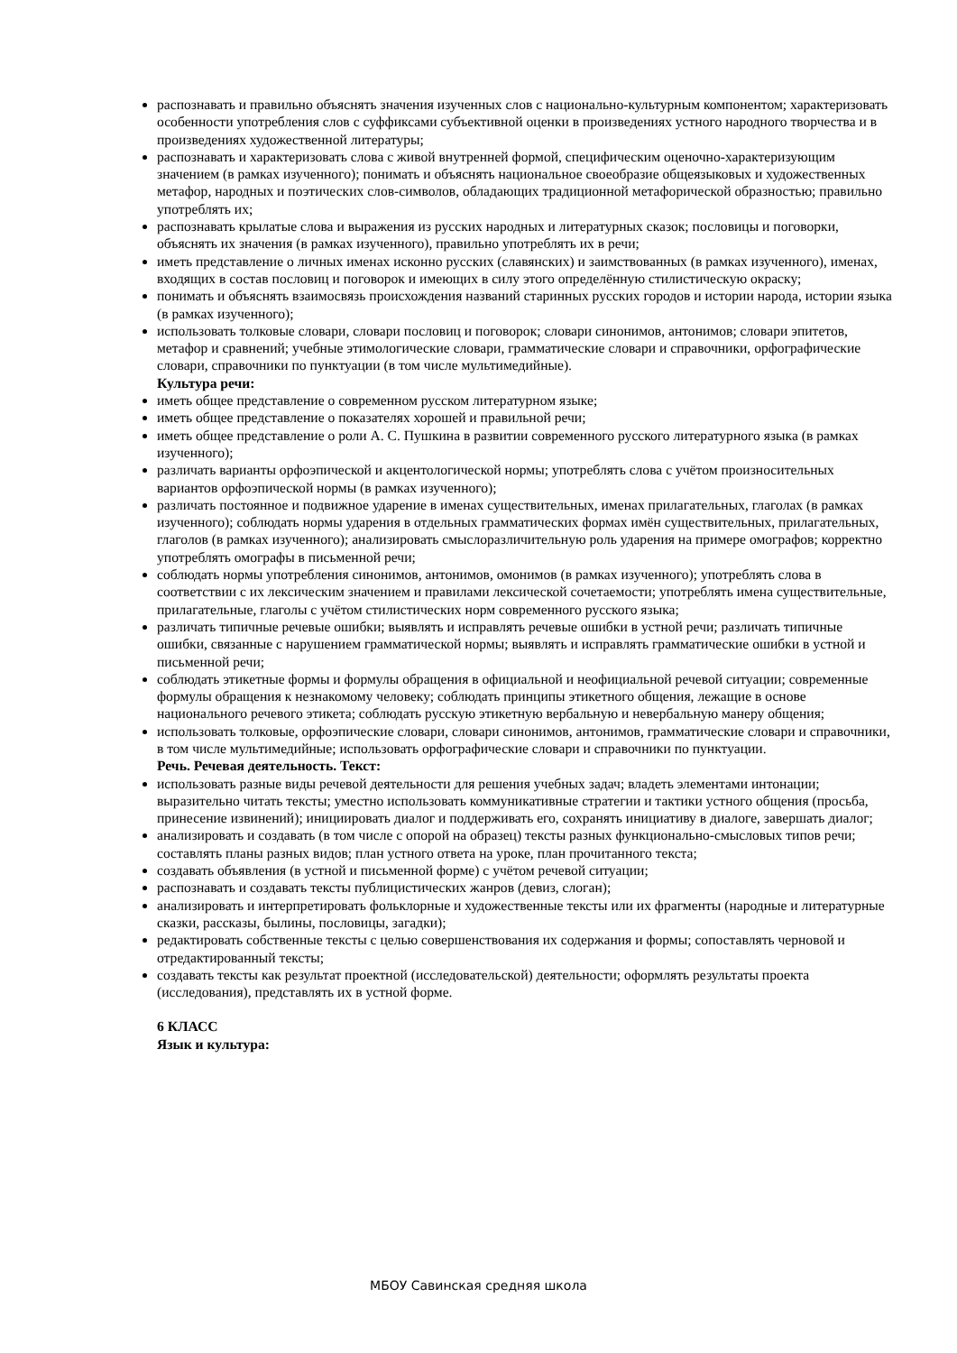распознавать и правильно объяснять значения изученных слов с национально-культурным компонентом; характеризовать особенности употребления слов с суффиксами субъективной оценки в произведениях устного народного творчества и в произведениях художественной литературы;
распознавать и характеризовать слова с живой внутренней формой, специфическим оценочно-характеризующим значением (в рамках изученного); понимать и объяснять национальное своеобразие общеязыковых и художественных метафор, народных и поэтических слов-символов, обладающих традиционной метафорической образностью; правильно употреблять их;
распознавать крылатые слова и выражения из русских народных и литературных сказок; пословицы и поговорки, объяснять их значения (в рамках изученного), правильно употреблять их в речи;
иметь представление о личных именах исконно русских (славянских) и заимствованных (в рамках изученного), именах, входящих в состав пословиц и поговорок и имеющих в силу этого определённую стилистическую окраску;
понимать и объяснять взаимосвязь происхождения названий старинных русских городов и истории народа, истории языка (в рамках изученного);
использовать толковые словари, словари пословиц и поговорок; словари синонимов, антонимов; словари эпитетов, метафор и сравнений; учебные этимологические словари, грамматические словари и справочники, орфографические словари, справочники по пунктуации (в том числе мультимедийные).
Культура речи:
иметь общее представление о современном русском литературном языке;
иметь общее представление о показателях хорошей и правильной речи;
иметь общее представление о роли А. С. Пушкина в развитии современного русского литературного языка (в рамках изученного);
различать варианты орфоэпической и акцентологической нормы; употреблять слова с учётом произносительных вариантов орфоэпической нормы (в рамках изученного);
различать постоянное и подвижное ударение в именах существительных, именах прилагательных, глаголах (в рамках изученного); соблюдать нормы ударения в отдельных грамматических формах имён существительных, прилагательных, глаголов (в рамках изученного); анализировать смыслоразличительную роль ударения на примере омографов; корректно употреблять омографы в письменной речи;
соблюдать нормы употребления синонимов, антонимов, омонимов (в рамках изученного); употреблять слова в соответствии с их лексическим значением и правилами лексической сочетаемости; употреблять имена существительные, прилагательные, глаголы с учётом стилистических норм современного русского языка;
различать типичные речевые ошибки; выявлять и исправлять речевые ошибки в устной речи; различать типичные ошибки, связанные с нарушением грамматической нормы; выявлять и исправлять грамматические ошибки в устной и письменной речи;
соблюдать этикетные формы и формулы обращения в официальной и неофициальной речевой ситуации; современные формулы обращения к незнакомому человеку; соблюдать принципы этикетного общения, лежащие в основе национального речевого этикета; соблюдать русскую этикетную вербальную и невербальную манеру общения;
использовать толковые, орфоэпические словари, словари синонимов, антонимов, грамматические словари и справочники, в том числе мультимедийные; использовать орфографические словари и справочники по пунктуации.
Речь. Речевая деятельность. Текст:
использовать разные виды речевой деятельности для решения учебных задач; владеть элементами интонации; выразительно читать тексты; уместно использовать коммуникативные стратегии и тактики устного общения (просьба, принесение извинений); инициировать диалог и поддерживать его, сохранять инициативу в диалоге, завершать диалог;
анализировать и создавать (в том числе с опорой на образец) тексты разных функционально-смысловых типов речи; составлять планы разных видов; план устного ответа на уроке, план прочитанного текста;
создавать объявления (в устной и письменной форме) с учётом речевой ситуации;
распознавать и создавать тексты публицистических жанров (девиз, слоган);
анализировать и интерпретировать фольклорные и художественные тексты или их фрагменты (народные и литературные сказки, рассказы, былины, пословицы, загадки);
редактировать собственные тексты с целью совершенствования их содержания и формы; сопоставлять черновой и отредактированный тексты;
создавать тексты как результат проектной (исследовательской) деятельности; оформлять результаты проекта (исследования), представлять их в устной форме.
6 КЛАСС
Язык и культура:
МБОУ Савинская средняя школа